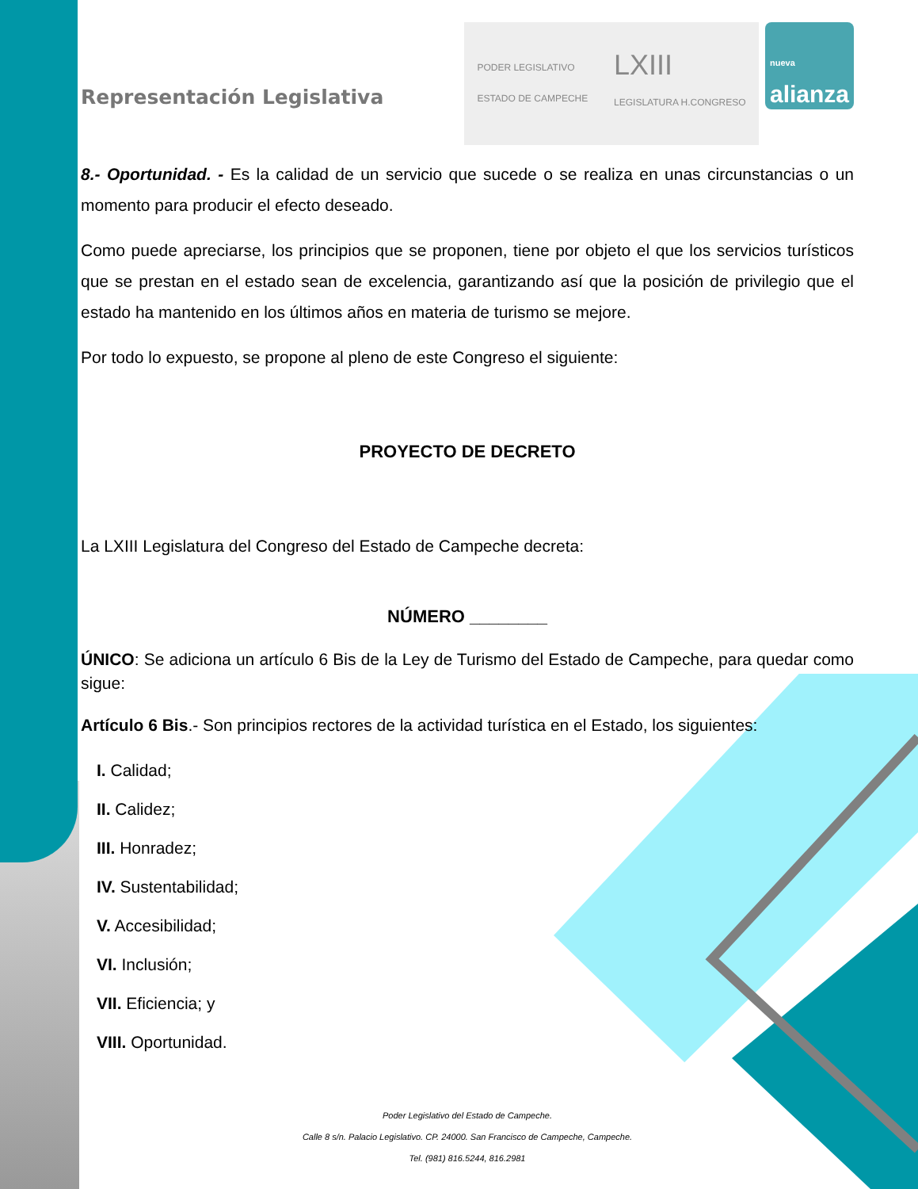Representación Legislativa
PODER LEGISLATIVO
ESTADO DE CAMPECHE LXIII
LEGISLATURA H.CONGRESO
nueva
alianza
8.- Oportunidad. - Es la calidad de un servicio que sucede o se realiza en unas circunstancias o un momento para producir el efecto deseado.
Como puede apreciarse, los principios que se proponen, tiene por objeto el que los servicios turísticos que se prestan en el estado sean de excelencia, garantizando así que la posición de privilegio que el estado ha mantenido en los últimos años en materia de turismo se mejore.
Por todo lo expuesto, se propone al pleno de este Congreso el siguiente:
PROYECTO DE DECRETO
La LXIII Legislatura del Congreso del Estado de Campeche decreta:
NÚMERO ________
ÚNICO: Se adiciona un artículo 6 Bis de la Ley de Turismo del Estado de Campeche, para quedar como sigue:
Artículo 6 Bis.- Son principios rectores de la actividad turística en el Estado, los siguientes:
I. Calidad;
II. Calidez;
III. Honradez;
IV. Sustentabilidad;
V. Accesibilidad;
VI. Inclusión;
VII. Eficiencia; y
VIII. Oportunidad.
Poder Legislativo del Estado de Campeche.
Calle 8 s/n. Palacio Legislativo. CP. 24000. San Francisco de Campeche, Campeche.
Tel. (981) 816.5244, 816.2981